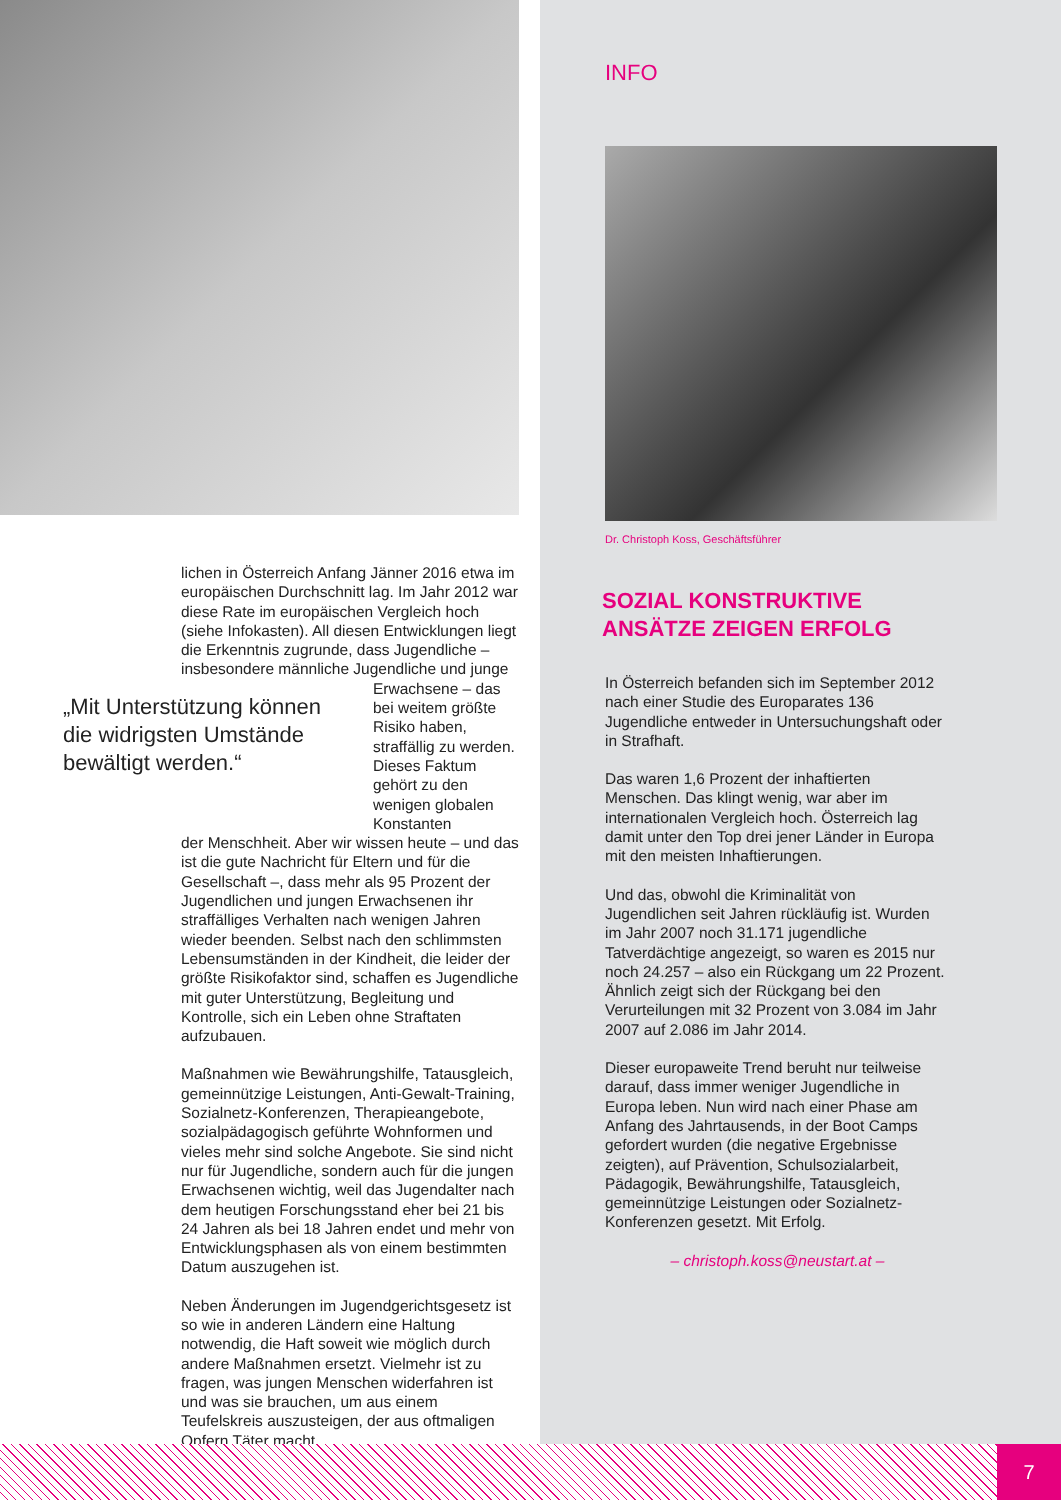lichen in Österreich Anfang Jänner 2016 etwa im europäischen Durchschnitt lag. Im Jahr 2012 war diese Rate im europäischen Vergleich hoch (siehe Infokasten). All diesen Entwicklungen liegt die Erkenntnis zugrunde, dass Jugendliche – insbesondere männliche Jugendliche und junge
„Mit Unterstützung können die widrigsten Umstände bewältigt werden.“
Erwachsene – das bei weitem größte Risiko haben, straffällig zu werden. Dieses Faktum gehört zu den wenigen globalen Konstanten
der Menschheit. Aber wir wissen heute – und das ist die gute Nachricht für Eltern und für die Gesellschaft –, dass mehr als 95 Prozent der Jugendlichen und jungen Erwachsenen ihr straffälliges Verhalten nach wenigen Jahren wieder beenden. Selbst nach den schlimmsten Lebensumständen in der Kindheit, die leider der größte Risikofaktor sind, schaffen es Jugendliche mit guter Unterstützung, Begleitung und Kontrolle, sich ein Leben ohne Straftaten aufzubauen.
Maßnahmen wie Bewährungshilfe, Tatausgleich, gemeinnützige Leistungen, Anti-Gewalt-Training, Sozialnetz-Konferenzen, Therapieangebote, sozialpädagogisch geführte Wohnformen und vieles mehr sind solche Angebote. Sie sind nicht nur für Jugendliche, sondern auch für die jungen Erwachsenen wichtig, weil das Jugendalter nach dem heutigen Forschungsstand eher bei 21 bis 24 Jahren als bei 18 Jahren endet und mehr von Entwicklungsphasen als von einem bestimmten Datum auszugehen ist.
Neben Änderungen im Jugendgerichtsgesetz ist so wie in anderen Ländern eine Haltung notwendig, die Haft soweit wie möglich durch andere Maßnahmen ersetzt. Vielmehr ist zu fragen, was jungen Menschen widerfahren ist und was sie brauchen, um aus einem Teufelskreis auszusteigen, der aus oftmaligen Opfern Täter macht.
INFO
Dr. Christoph Koss, Geschäftsführer
SOZIAL KONSTRUKTIVE
ANSÄTZE ZEIGEN ERFOLG
In Österreich befanden sich im September 2012 nach einer Studie des Europarates 136 Jugendliche entweder in Untersuchungshaft oder in Strafhaft.
Das waren 1,6 Prozent der inhaftierten Menschen. Das klingt wenig, war aber im internationalen Vergleich hoch. Österreich lag damit unter den Top drei jener Länder in Europa mit den meisten Inhaftierungen.
Und das, obwohl die Kriminalität von Jugendlichen seit Jahren rückläufig ist. Wurden im Jahr 2007 noch 31.171 jugendliche Tatverdächtige angezeigt, so waren es 2015 nur noch 24.257 – also ein Rückgang um 22 Prozent. Ähnlich zeigt sich der Rückgang bei den Verurteilungen mit 32 Prozent von 3.084 im Jahr 2007 auf 2.086 im Jahr 2014.
Dieser europaweite Trend beruht nur teilweise darauf, dass immer weniger Jugendliche in Europa leben. Nun wird nach einer Phase am Anfang des Jahrtausends, in der Boot Camps gefordert wurden (die negative Ergebnisse zeigten), auf Prävention, Schulsozialarbeit, Pädagogik, Bewährungshilfe, Tatausgleich, gemeinnützige Leistungen oder Sozialnetz-Konferenzen gesetzt. Mit Erfolg.
– christoph.koss@neustart.at –
7